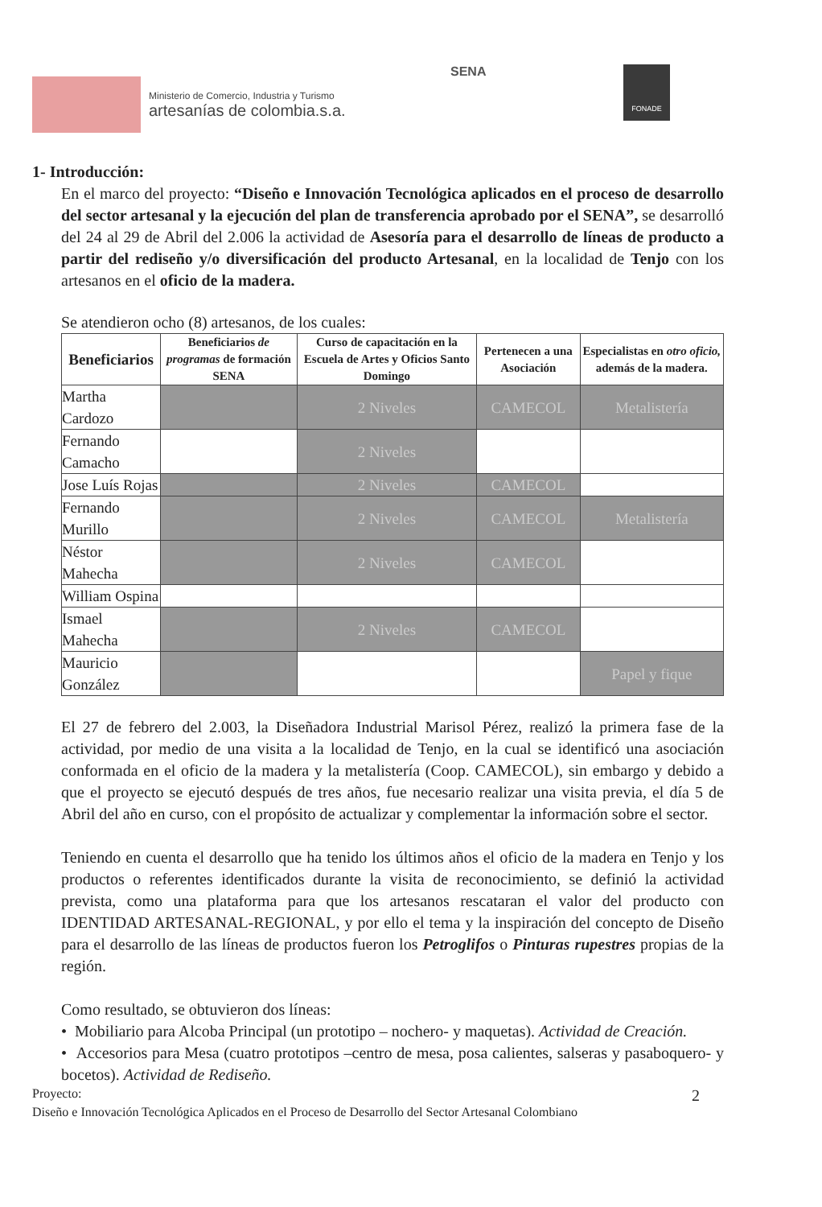Ministerio de Comercio, Industria y Turismo
artesanías de colombia.s.a.
SENA FONADE
1- Introducción:
En el marco del proyecto: “Diseño e Innovación Tecnológica aplicados en el proceso de desarrollo del sector artesanal y la ejecución del plan de transferencia aprobado por el SENA”, se desarrolló del 24 al 29 de Abril del 2.006 la actividad de Asesoría para el desarrollo de líneas de producto a partir del rediseño y/o diversificación del producto Artesanal, en la localidad de Tenjo con los artesanos en el oficio de la madera.
Se atendieron ocho (8) artesanos, de los cuales:
| Beneficiarios | Beneficiarios de programas de formación SENA | Curso de capacitación en la Escuela de Artes y Oficios Santo Domingo | Pertenecen a una Asociación | Especialistas en otro oficio, además de la madera. |
| --- | --- | --- | --- | --- |
| Martha Cardozo | | 2 Niveles | CAMECOL | Metalistería |
| Fernando Camacho | | 2 Niveles | | |
| Jose Luís Rojas | | 2 Niveles | CAMECOL | |
| Fernando Murillo | | 2 Niveles | CAMECOL | Metalistería |
| Néstor Mahecha | | 2 Niveles | CAMECOL | |
| William Ospina | | | | |
| Ismael Mahecha | | 2 Niveles | CAMECOL | |
| Mauricio González | | | | Papel y fique |
El 27 de febrero del 2.003, la Diseñadora Industrial Marisol Pérez, realizó la primera fase de la actividad, por medio de una visita a la localidad de Tenjo, en la cual se identificó una asociación conformada en el oficio de la madera y la metalistería (Coop. CAMECOL), sin embargo y debido a que el proyecto se ejecutó después de tres años, fue necesario realizar una visita previa, el día 5 de Abril del año en curso, con el propósito de actualizar y complementar la información sobre el sector.
Teniendo en cuenta el desarrollo que ha tenido los últimos años el oficio de la madera en Tenjo y los productos o referentes identificados durante la visita de reconocimiento, se definió la actividad prevista, como una plataforma para que los artesanos rescataran el valor del producto con IDENTIDAD ARTESANAL-REGIONAL, y por ello el tema y la inspiración del concepto de Diseño para el desarrollo de las líneas de productos fueron los Petroglifos o Pinturas rupestres propias de la región.
Como resultado, se obtuvieron dos líneas:
• Mobiliario para Alcoba Principal (un prototipo – nochero- y maquetas). Actividad de Creación.
• Accesorios para Mesa (cuatro prototipos –centro de mesa, posa calientes, salseras y pasaboquero- y bocetos). Actividad de Rediseño.
Proyecto: 2
Diseño e Innovación Tecnológica Aplicados en el Proceso de Desarrollo del Sector Artesanal Colombiano